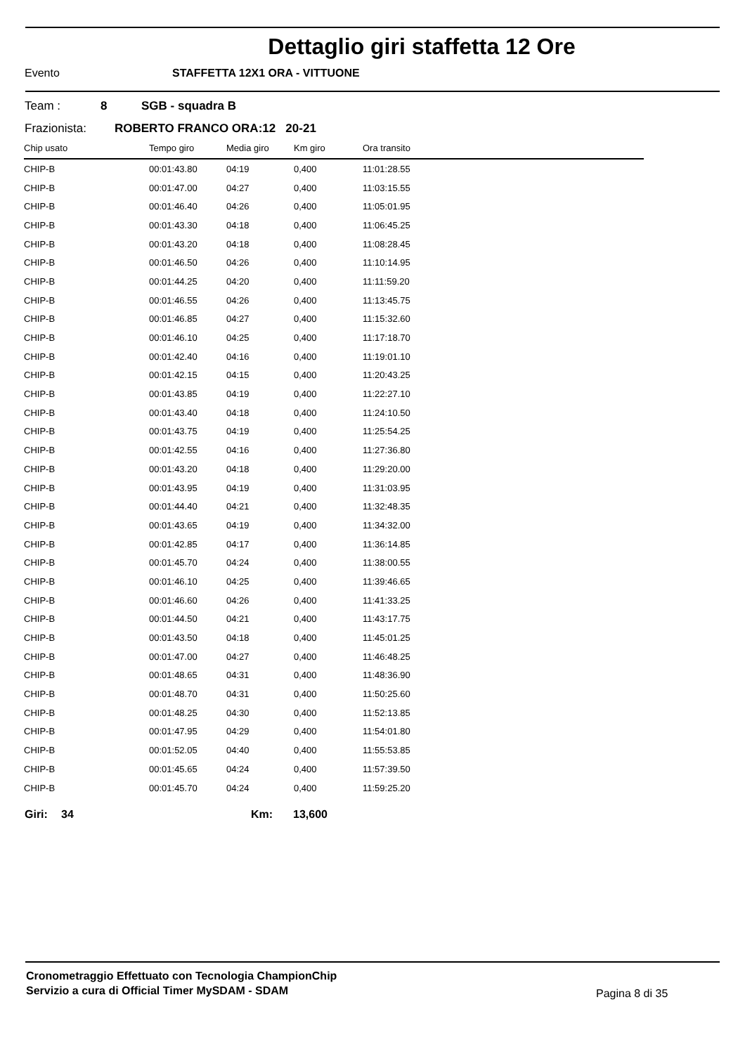Dettaglio giri staffetta 12 Ore
Evento STAFFETTA 12X1 ORA - VITTUONE
Team : 8 SGB - squadra B
Frazionista: ROBERTO FRANCO ORA:12 20-21
| Chip usato | Tempo giro | Media giro | Km giro | Ora transito |
| --- | --- | --- | --- | --- |
| CHIP-B | 00:01:43.80 | 04:19 | 0,400 | 11:01:28.55 |
| CHIP-B | 00:01:47.00 | 04:27 | 0,400 | 11:03:15.55 |
| CHIP-B | 00:01:46.40 | 04:26 | 0,400 | 11:05:01.95 |
| CHIP-B | 00:01:43.30 | 04:18 | 0,400 | 11:06:45.25 |
| CHIP-B | 00:01:43.20 | 04:18 | 0,400 | 11:08:28.45 |
| CHIP-B | 00:01:46.50 | 04:26 | 0,400 | 11:10:14.95 |
| CHIP-B | 00:01:44.25 | 04:20 | 0,400 | 11:11:59.20 |
| CHIP-B | 00:01:46.55 | 04:26 | 0,400 | 11:13:45.75 |
| CHIP-B | 00:01:46.85 | 04:27 | 0,400 | 11:15:32.60 |
| CHIP-B | 00:01:46.10 | 04:25 | 0,400 | 11:17:18.70 |
| CHIP-B | 00:01:42.40 | 04:16 | 0,400 | 11:19:01.10 |
| CHIP-B | 00:01:42.15 | 04:15 | 0,400 | 11:20:43.25 |
| CHIP-B | 00:01:43.85 | 04:19 | 0,400 | 11:22:27.10 |
| CHIP-B | 00:01:43.40 | 04:18 | 0,400 | 11:24:10.50 |
| CHIP-B | 00:01:43.75 | 04:19 | 0,400 | 11:25:54.25 |
| CHIP-B | 00:01:42.55 | 04:16 | 0,400 | 11:27:36.80 |
| CHIP-B | 00:01:43.20 | 04:18 | 0,400 | 11:29:20.00 |
| CHIP-B | 00:01:43.95 | 04:19 | 0,400 | 11:31:03.95 |
| CHIP-B | 00:01:44.40 | 04:21 | 0,400 | 11:32:48.35 |
| CHIP-B | 00:01:43.65 | 04:19 | 0,400 | 11:34:32.00 |
| CHIP-B | 00:01:42.85 | 04:17 | 0,400 | 11:36:14.85 |
| CHIP-B | 00:01:45.70 | 04:24 | 0,400 | 11:38:00.55 |
| CHIP-B | 00:01:46.10 | 04:25 | 0,400 | 11:39:46.65 |
| CHIP-B | 00:01:46.60 | 04:26 | 0,400 | 11:41:33.25 |
| CHIP-B | 00:01:44.50 | 04:21 | 0,400 | 11:43:17.75 |
| CHIP-B | 00:01:43.50 | 04:18 | 0,400 | 11:45:01.25 |
| CHIP-B | 00:01:47.00 | 04:27 | 0,400 | 11:46:48.25 |
| CHIP-B | 00:01:48.65 | 04:31 | 0,400 | 11:48:36.90 |
| CHIP-B | 00:01:48.70 | 04:31 | 0,400 | 11:50:25.60 |
| CHIP-B | 00:01:48.25 | 04:30 | 0,400 | 11:52:13.85 |
| CHIP-B | 00:01:47.95 | 04:29 | 0,400 | 11:54:01.80 |
| CHIP-B | 00:01:52.05 | 04:40 | 0,400 | 11:55:53.85 |
| CHIP-B | 00:01:45.65 | 04:24 | 0,400 | 11:57:39.50 |
| CHIP-B | 00:01:45.70 | 04:24 | 0,400 | 11:59:25.20 |
Giri: 34 Km: 13,600
Cronometraggio Effettuato con Tecnologia ChampionChip
Servizio a cura di Official Timer MySDAM - SDAM
Pagina 8 di 35